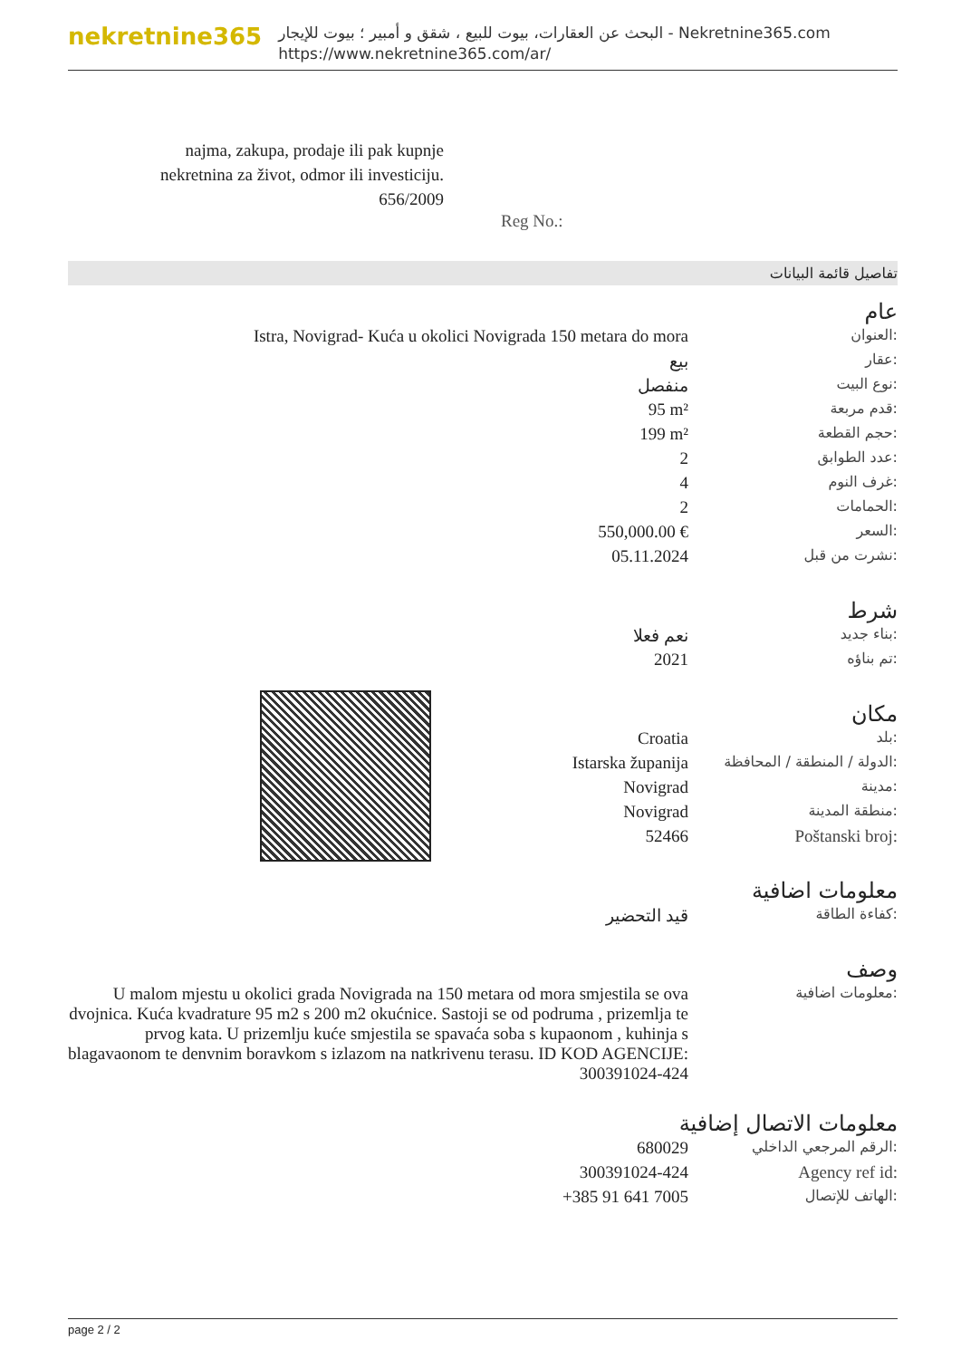nekretnine365
البحث عن العقارات، بيوت للبيع ، شقق و أمبير ؛ بيوت للإيجار - Nekretnine365.com
https://www.nekretnine365.com/ar/
najma, zakupa, prodaje ili pak kupnje nekretnina za život, odmor ili investiciju.
656/2009
Reg No.:
تفاصيل قائمة البيانات
عام
| Istra, Novigrad- Kuća u okolici Novigrada 150 metara do mora | العنوان: |
| بيع | عقار: |
| منفصل | نوع البيت: |
| 95 m² | قدم مربعة: |
| 199 m² | حجم القطعة: |
| 2 | عدد الطوابق: |
| 4 | غرف النوم: |
| 2 | الحمامات: |
| 550,000.00 € | السعر: |
| 05.11.2024 | نشرت من قبل: |
شرط
| نعم فعلا | بناء جديد: |
| 2021 | تم بناؤه: |
مكان
| Croatia | بلد: |
| Istarska županija | الدولة / المنطقة / المحافظة: |
| Novigrad | مدينة: |
| Novigrad | منطقة المدينة: |
| 52466 | Poštanski broj: |
معلومات اضافية
| قيد التحضير | كفاءة الطاقة: |
وصف
| U malom mjestu u okolici grada Novigrada na 150 metara od mora smjestila se ova dvojnica. Kuća kvadrature 95 m2 s 200 m2 okućnice. Sastoji se od podruma , prizemlja te prvog kata. U prizemlju kuće smjestila se spavaća soba s kupaonom , kuhinja s blagavaonom te denvnim boravkom s izlazom na natkrivenu terasu. ID KOD AGENCIJE: 300391024-424 | معلومات اضافية: |
معلومات الاتصال إضافية
| 680029 | الرقم المرجعي الداخلي: |
| 300391024-424 | Agency ref id: |
| +385 91 641 7005 | الهاتف للإتصال: |
page 2 / 2